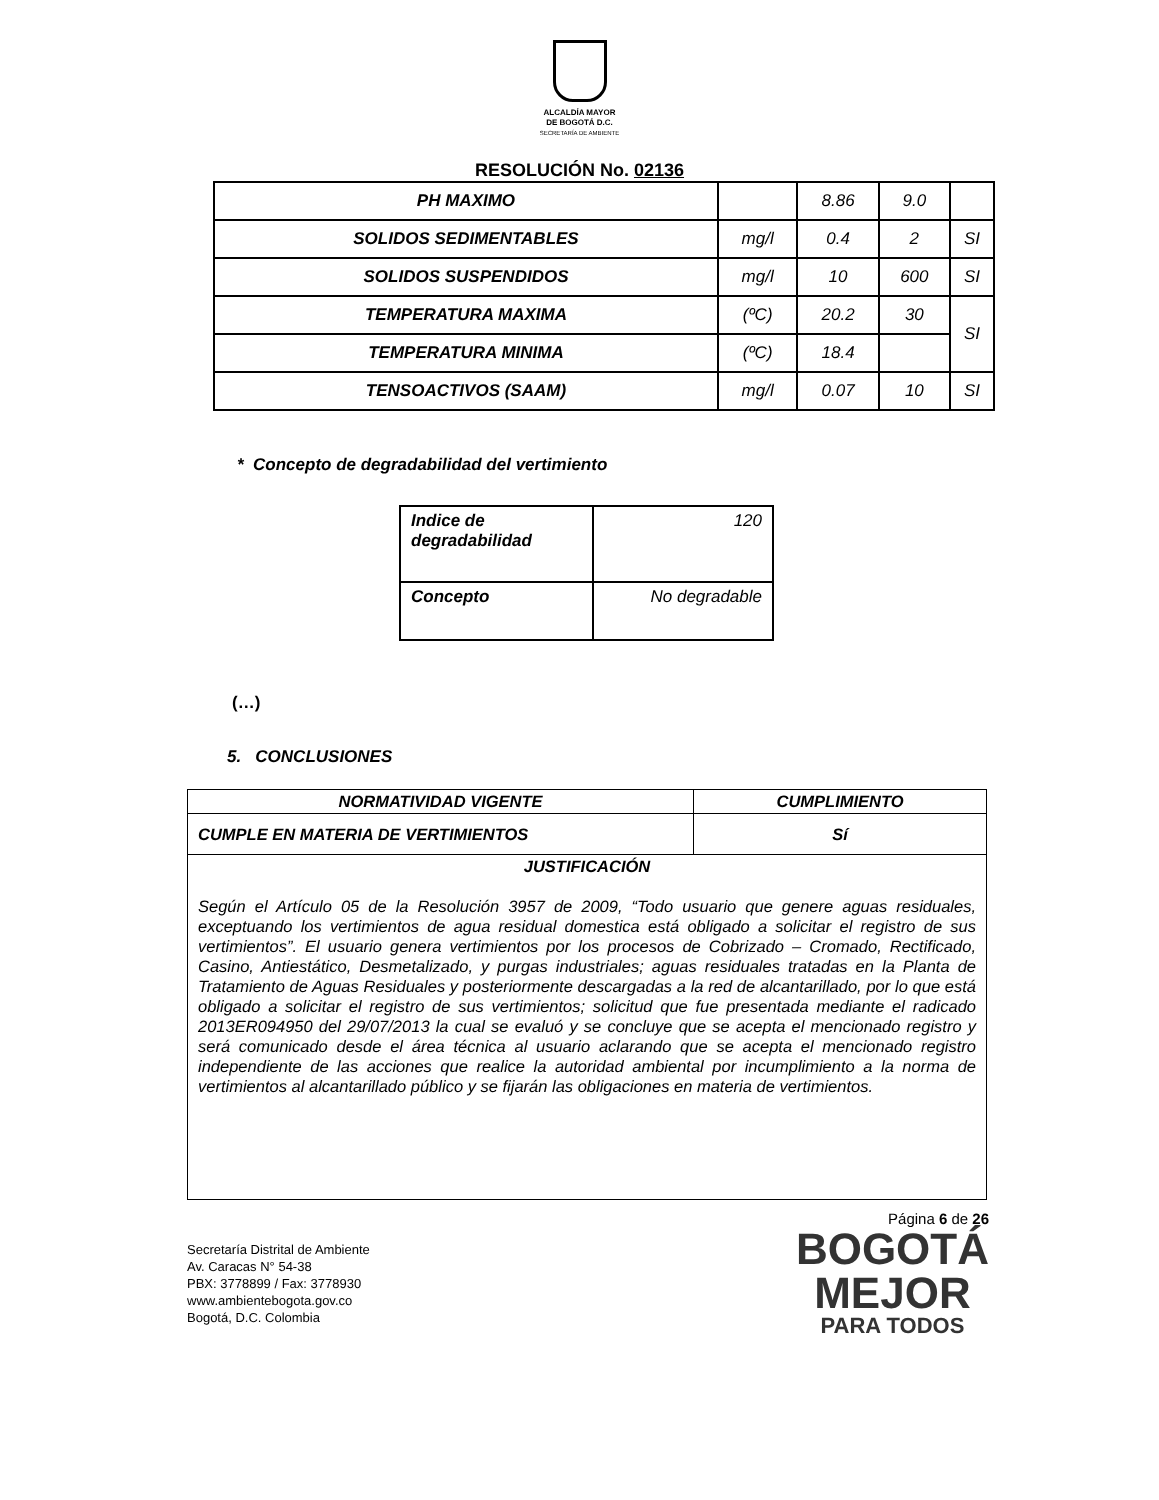ALCALDÍA MAYOR
DE BOGOTÁ D.C.
SECRETARÍA DE AMBIENTE
RESOLUCIÓN No. 02136
| PH MAXIMO | | 8.86 | 9.0 | |
| SOLIDOS SEDIMENTABLES | mg/l | 0.4 | 2 | SI |
| SOLIDOS SUSPENDIDOS | mg/l | 10 | 600 | SI |
| TEMPERATURA MAXIMA | (ºC) | 20.2 | 30 | SI |
| TEMPERATURA MINIMA | (ºC) | 18.4 | | |
| TENSOACTIVOS (SAAM) | mg/l | 0.07 | 10 | SI |
* Concepto de degradabilidad del vertimiento
| Indice de degradabilidad | 120 |
| Concepto | No degradable |
(…)
5. CONCLUSIONES
| NORMATIVIDAD VIGENTE | CUMPLIMIENTO |
| CUMPLE EN MATERIA DE VERTIMIENTOS | Sí |
| JUSTIFICACIÓN Según el Artículo 05 de la Resolución 3957 de 2009, “Todo usuario que genere aguas residuales, exceptuando los vertimientos de agua residual domestica está obligado a solicitar el registro de sus vertimientos”. El usuario genera vertimientos por los procesos de Cobrizado – Cromado, Rectificado, Casino, Antiestático, Desmetalizado, y purgas industriales; aguas residuales tratadas en la Planta de Tratamiento de Aguas Residuales y posteriormente descargadas a la red de alcantarillado, por lo que está obligado a solicitar el registro de sus vertimientos; solicitud que fue presentada mediante el radicado 2013ER094950 del 29/07/2013 la cual se evaluó y se concluye que se acepta el mencionado registro y será comunicado desde el área técnica al usuario aclarando que se acepta el mencionado registro independiente de las acciones que realice la autoridad ambiental por incumplimiento a la norma de vertimientos al alcantarillado público y se fijarán las obligaciones en materia de vertimientos. | |
Página 6 de 26
Secretaría Distrital de Ambiente
Av. Caracas N° 54-38
PBX: 3778899 / Fax: 3778930
www.ambientebogota.gov.co
Bogotá, D.C. Colombia
BOGOTÁ
MEJOR
PARA TODOS